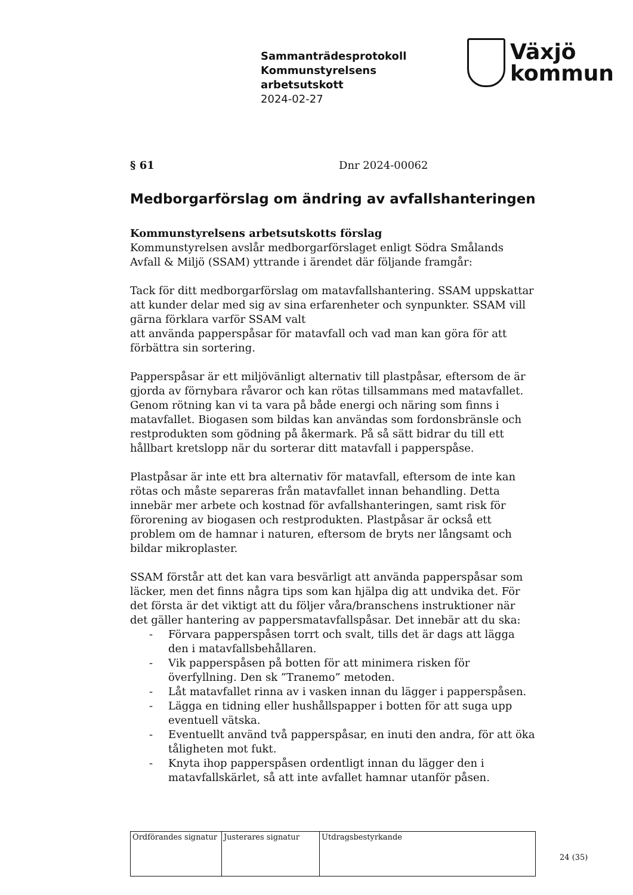Sammanträdesprotokoll
Kommunstyrelsens
arbetsutskott
2024-02-27
Växjö
kommun
§ 61 Dnr 2024-00062
Medborgarförslag om ändring av avfallshanteringen
Kommunstyrelsens arbetsutskotts förslag
Kommunstyrelsen avslår medborgarförslaget enligt Södra Smålands Avfall & Miljö (SSAM) yttrande i ärendet där följande framgår:
Tack för ditt medborgarförslag om matavfallshantering. SSAM uppskattar att kunder delar med sig av sina erfarenheter och synpunkter. SSAM vill gärna förklara varför SSAM valt
att använda papperspåsar för matavfall och vad man kan göra för att förbättra sin sortering.
Papperspåsar är ett miljövänligt alternativ till plastpåsar, eftersom de är gjorda av förnybara råvaror och kan rötas tillsammans med matavfallet. Genom rötning kan vi ta vara på både energi och näring som finns i matavfallet. Biogasen som bildas kan användas som fordonsbränsle och restprodukten som gödning på åkermark. På så sätt bidrar du till ett hållbart kretslopp när du sorterar ditt matavfall i papperspåse.
Plastpåsar är inte ett bra alternativ för matavfall, eftersom de inte kan rötas och måste separeras från matavfallet innan behandling. Detta innebär mer arbete och kostnad för avfallshanteringen, samt risk för förorening av biogasen och restprodukten. Plastpåsar är också ett problem om de hamnar i naturen, eftersom de bryts ner långsamt och bildar mikroplaster.
SSAM förstår att det kan vara besvärligt att använda papperspåsar som läcker, men det finns några tips som kan hjälpa dig att undvika det. För det första är det viktigt att du följer våra/branschens instruktioner när det gäller hantering av pappersmatavfallspåsar. Det innebär att du ska:
- Förvara papperspåsen torrt och svalt, tills det är dags att lägga den i matavfallsbehållaren.
- Vik papperspåsen på botten för att minimera risken för överfyllning. Den sk ”Tranemo” metoden.
- Låt matavfallet rinna av i vasken innan du lägger i papperspåsen.
- Lägga en tidning eller hushållspapper i botten för att suga upp eventuell vätska.
- Eventuellt använd två papperspåsar, en inuti den andra, för att öka tåligheten mot fukt.
- Knyta ihop papperspåsen ordentligt innan du lägger den i matavfallskärlet, så att inte avfallet hamnar utanför påsen.
| Ordförandes signatur | Justerares signatur | Utdragsbestyrkande |
24 (35)